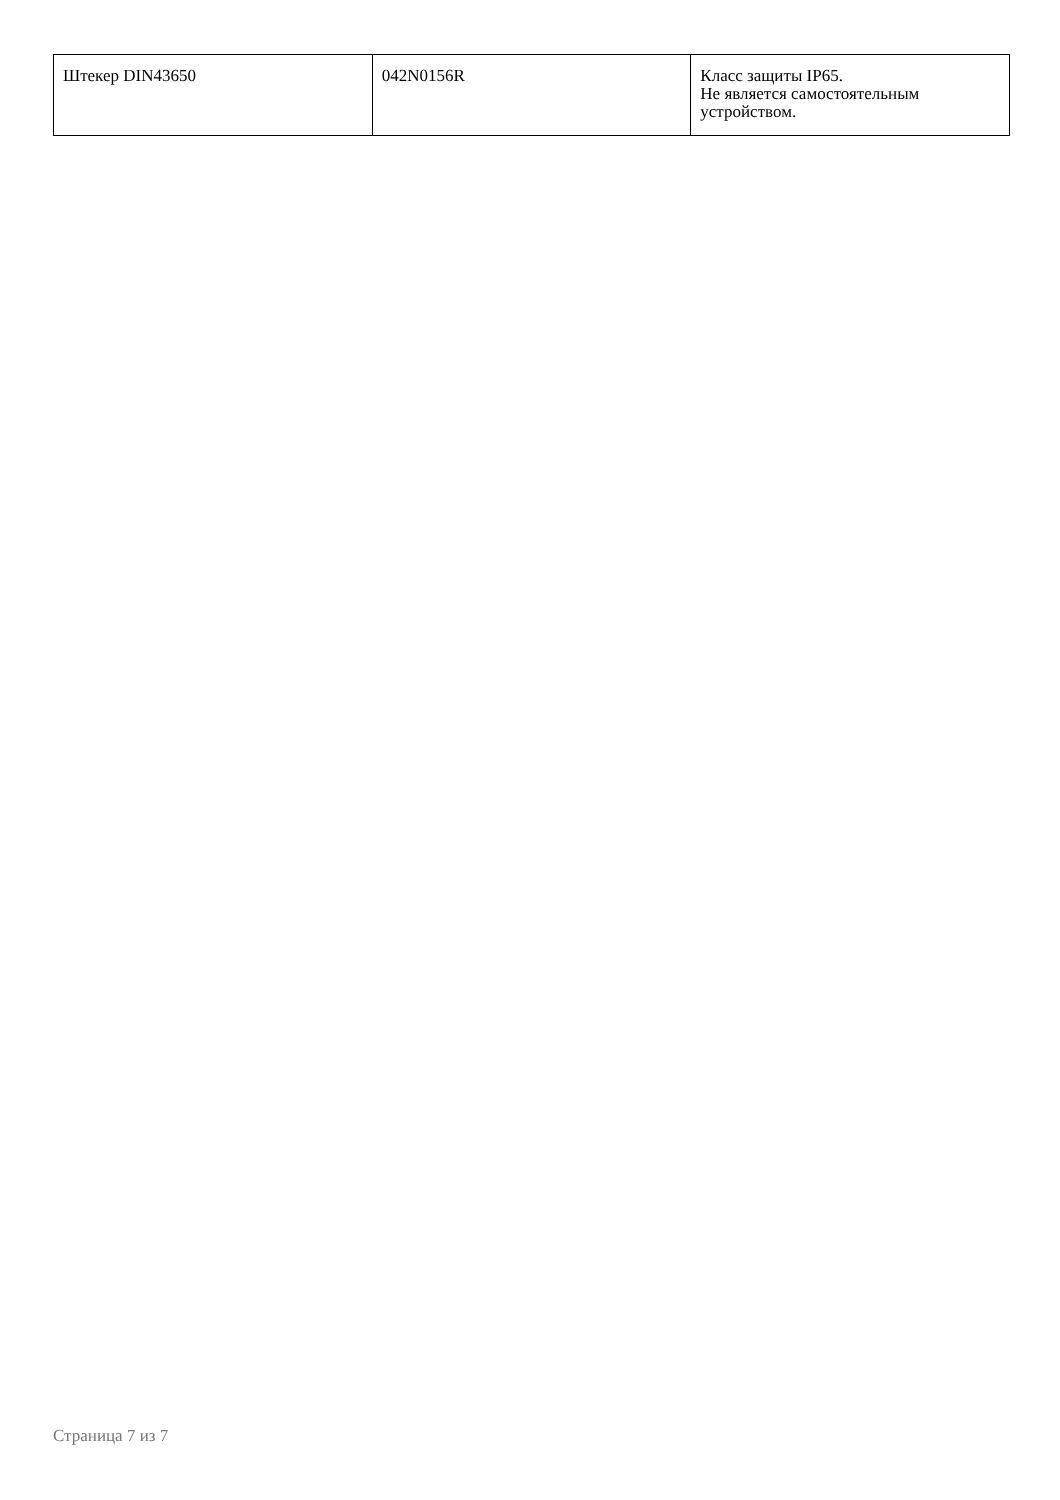| Штекер DIN43650 | 042N0156R | Класс защиты IP65. Не является самостоятельным устройством. |
Страница 7 из 7